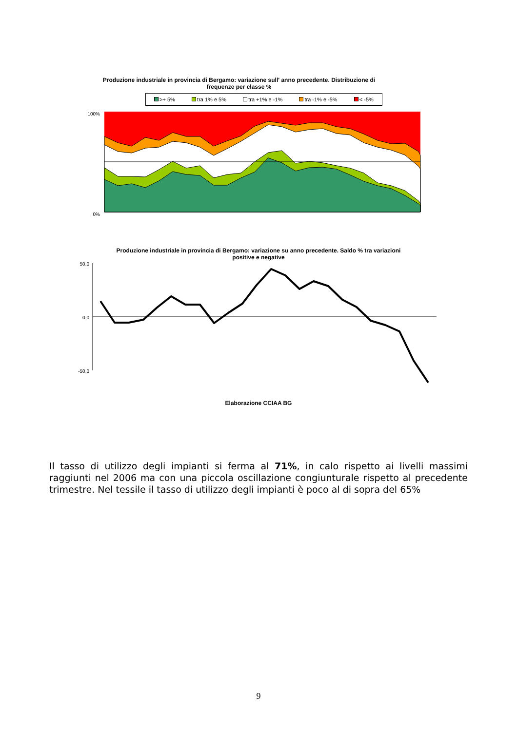Produzione industriale in provincia di Bergamo: variazione sull' anno precedente. Distribuzione di frequenze per classe %
>+ 5% tra 1% e 5% tra +1% e -1% tra -1% e -5% < -5%
100%
0%
Produzione industriale in provincia di Bergamo: variazione su anno precedente. Saldo % tra variazioni positive e negative
50,0
0,0
-50,0
Elaborazione CCIAA BG
Il tasso di utilizzo degli impianti si ferma al 71%, in calo rispetto ai livelli massimi raggiunti nel 2006 ma con una piccola oscillazione congiunturale rispetto al precedente trimestre. Nel tessile il tasso di utilizzo degli impianti è poco al di sopra del 65%
9